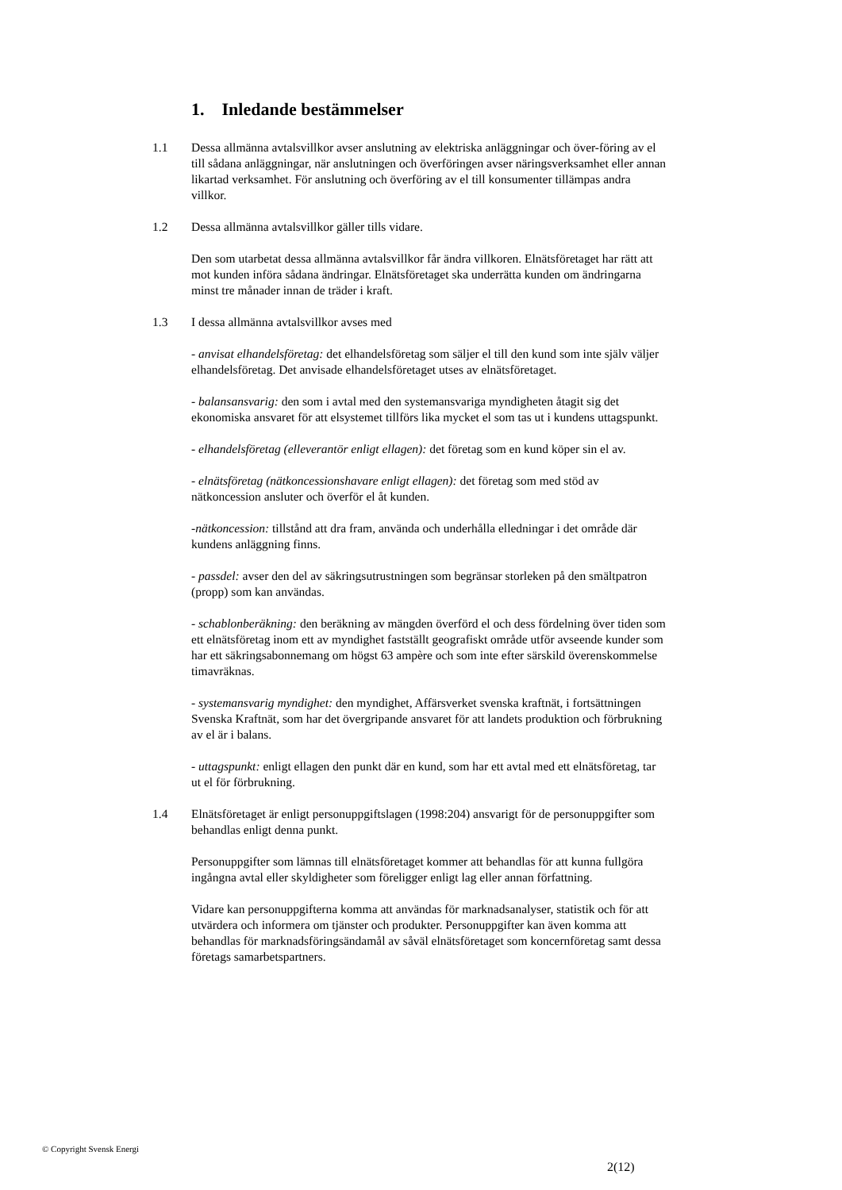1. Inledande bestämmelser
1.1 Dessa allmänna avtalsvillkor avser anslutning av elektriska anläggningar och över-föring av el till sådana anläggningar, när anslutningen och överföringen avser näringsverksamhet eller annan likartad verksamhet. För anslutning och överföring av el till konsumenter tillämpas andra villkor.
1.2 Dessa allmänna avtalsvillkor gäller tills vidare.
Den som utarbetat dessa allmänna avtalsvillkor får ändra villkoren. Elnätsföretaget har rätt att mot kunden införa sådana ändringar. Elnätsföretaget ska underrätta kunden om ändringarna minst tre månader innan de träder i kraft.
1.3 I dessa allmänna avtalsvillkor avses med
- anvisat elhandelsföretag: det elhandelsföretag som säljer el till den kund som inte själv väljer elhandelsföretag. Det anvisade elhandelsföretaget utses av elnätsföretaget.
- balansansvarig: den som i avtal med den systemansvariga myndigheten åtagit sig det ekonomiska ansvaret för att elsystemet tillförs lika mycket el som tas ut i kundens uttagspunkt.
- elhandelsföretag (elleverantör enligt ellagen): det företag som en kund köper sin el av.
- elnätsföretag (nätkoncessionshavare enligt ellagen): det företag som med stöd av nätkoncession ansluter och överför el åt kunden.
-nätkoncession: tillstånd att dra fram, använda och underhålla elledningar i det område där kundens anläggning finns.
- passdel: avser den del av säkringsutrustningen som begränsar storleken på den smältpatron (propp) som kan användas.
- schablonberäkning: den beräkning av mängden överförd el och dess fördelning över tiden som ett elnätsföretag inom ett av myndighet fastställt geografiskt område utför avseende kunder som har ett säkringsabonnemang om högst 63 ampère och som inte efter särskild överenskommelse timavräknas.
- systemansvarig myndighet: den myndighet, Affärsverket svenska kraftnät, i fortsättningen Svenska Kraftnät, som har det övergripande ansvaret för att landets produktion och förbrukning av el är i balans.
- uttagspunkt: enligt ellagen den punkt där en kund, som har ett avtal med ett elnätsföretag, tar ut el för förbrukning.
1.4 Elnätsföretaget är enligt personuppgiftslagen (1998:204) ansvarigt för de personuppgifter som behandlas enligt denna punkt.
Personuppgifter som lämnas till elnätsföretaget kommer att behandlas för att kunna fullgöra ingångna avtal eller skyldigheter som föreligger enligt lag eller annan författning.
Vidare kan personuppgifterna komma att användas för marknadsanalyser, statistik och för att utvärdera och informera om tjänster och produkter. Personuppgifter kan även komma att behandlas för marknadsföringsändamål av såväl elnätsföretaget som koncernföretag samt dessa företags samarbetspartners.
© Copyright Svensk Energi
2(12)